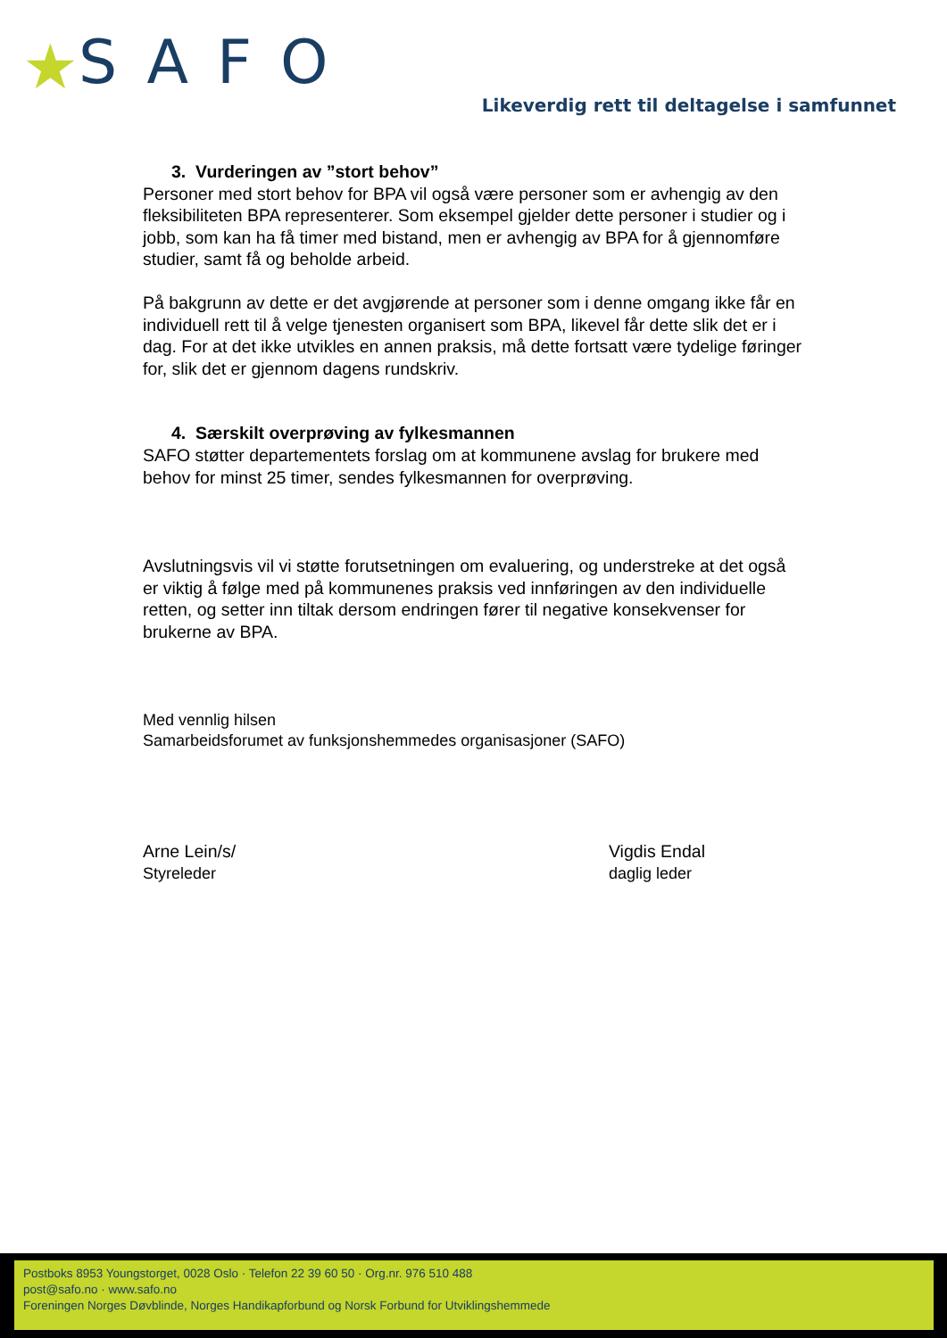★ SAFO
Likeverdig rett til deltagelse i samfunnet
3. Vurderingen av ”stort behov”
Personer med stort behov for BPA vil også være personer som er avhengig av den fleksibiliteten BPA representerer. Som eksempel gjelder dette personer i studier og i jobb, som kan ha få timer med bistand, men er avhengig av BPA for å gjennomføre studier, samt få og beholde arbeid.
På bakgrunn av dette er det avgjørende at personer som i denne omgang ikke får en individuell rett til å velge tjenesten organisert som BPA, likevel får dette slik det er i dag. For at det ikke utvikles en annen praksis, må dette fortsatt være tydelige føringer for, slik det er gjennom dagens rundskriv.
4. Særskilt overprøving av fylkesmannen
SAFO støtter departementets forslag om at kommunene avslag for brukere med behov for minst 25 timer, sendes fylkesmannen for overprøving.
Avslutningsvis vil vi støtte forutsetningen om evaluering, og understreke at det også er viktig å følge med på kommunenes praksis ved innføringen av den individuelle retten, og setter inn tiltak dersom endringen fører til negative konsekvenser for brukerne av BPA.
Med vennlig hilsen
Samarbeidsforumet av funksjonshemmedes organisasjoner (SAFO)
Arne Lein/s/
Styreleder
Vigdis Endal
daglig leder
Postboks 8953 Youngstorget, 0028 Oslo · Telefon 22 39 60 50 · Org.nr. 976 510 488
post@safo.no · www.safo.no
Foreningen Norges Døvblinde, Norges Handikapforbund og Norsk Forbund for Utviklingshemmede